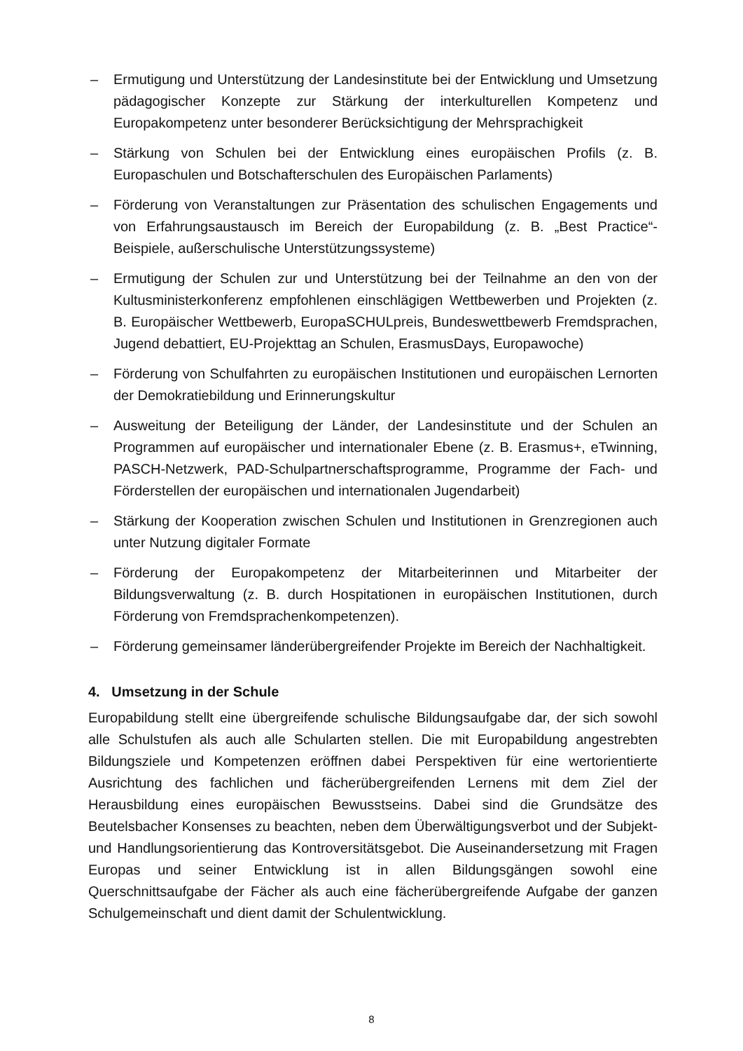– Ermutigung und Unterstützung der Landesinstitute bei der Entwicklung und Umsetzung pädagogischer Konzepte zur Stärkung der interkulturellen Kompetenz und Europakompetenz unter besonderer Berücksichtigung der Mehrsprachigkeit
– Stärkung von Schulen bei der Entwicklung eines europäischen Profils (z. B. Europaschulen und Botschafterschulen des Europäischen Parlaments)
– Förderung von Veranstaltungen zur Präsentation des schulischen Engagements und von Erfahrungsaustausch im Bereich der Europabildung (z. B. „Best Practice“-Beispiele, außerschulische Unterstützungssysteme)
– Ermutigung der Schulen zur und Unterstützung bei der Teilnahme an den von der Kultusministerkonferenz empfohlenen einschlägigen Wettbewerben und Projekten (z. B. Europäischer Wettbewerb, EuropaSCHULpreis, Bundeswettbewerb Fremdsprachen, Jugend debattiert, EU-Projekttag an Schulen, ErasmusDays, Europawoche)
– Förderung von Schulfahrten zu europäischen Institutionen und europäischen Lernorten der Demokratiebildung und Erinnerungskultur
– Ausweitung der Beteiligung der Länder, der Landesinstitute und der Schulen an Programmen auf europäischer und internationaler Ebene (z. B. Erasmus+, eTwinning, PASCH-Netzwerk, PAD-Schulpartnerschaftsprogramme, Programme der Fach- und Förderstellen der europäischen und internationalen Jugendarbeit)
– Stärkung der Kooperation zwischen Schulen und Institutionen in Grenzregionen auch unter Nutzung digitaler Formate
– Förderung der Europakompetenz der Mitarbeiterinnen und Mitarbeiter der Bildungsverwaltung (z. B. durch Hospitationen in europäischen Institutionen, durch Förderung von Fremdsprachenkompetenzen).
– Förderung gemeinsamer länderübergreifender Projekte im Bereich der Nachhaltigkeit.
4. Umsetzung in der Schule
Europabildung stellt eine übergreifende schulische Bildungsaufgabe dar, der sich sowohl alle Schulstufen als auch alle Schularten stellen. Die mit Europabildung angestrebten Bildungsziele und Kompetenzen eröffnen dabei Perspektiven für eine wertorientierte Ausrichtung des fachlichen und fächerübergreifenden Lernens mit dem Ziel der Herausbildung eines europäischen Bewusstseins. Dabei sind die Grundsätze des Beutelsbacher Konsenses zu beachten, neben dem Überwältigungsverbot und der Subjekt- und Handlungsorientierung das Kontroversitätsgebot. Die Auseinandersetzung mit Fragen Europas und seiner Entwicklung ist in allen Bildungsgängen sowohl eine Querschnittsaufgabe der Fächer als auch eine fächerübergreifende Aufgabe der ganzen Schulgemeinschaft und dient damit der Schulentwicklung.
8